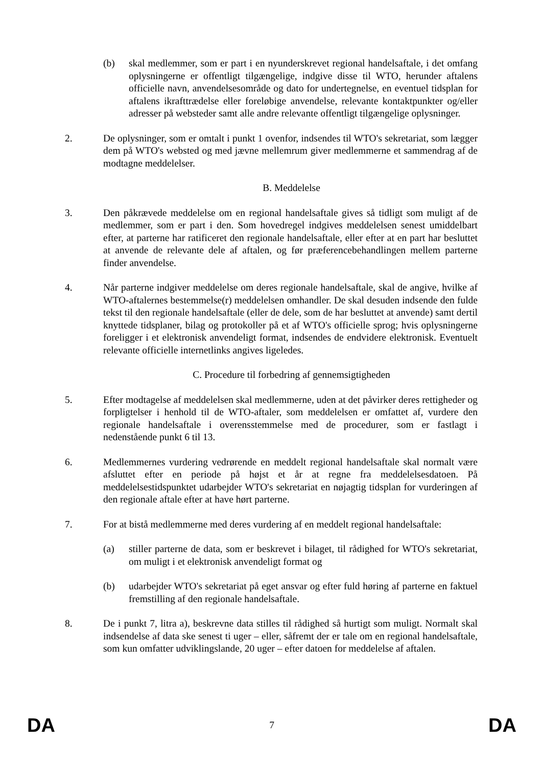(b) skal medlemmer, som er part i en nyunderskrevet regional handelsaftale, i det omfang oplysningerne er offentligt tilgængelige, indgive disse til WTO, herunder aftalens officielle navn, anvendelsesområde og dato for undertegnelse, en eventuel tidsplan for aftalens ikrafttrædelse eller foreløbige anvendelse, relevante kontaktpunkter og/eller adresser på websteder samt alle andre relevante offentligt tilgængelige oplysninger.
2. De oplysninger, som er omtalt i punkt 1 ovenfor, indsendes til WTO's sekretariat, som lægger dem på WTO's websted og med jævne mellemrum giver medlemmerne et sammendrag af de modtagne meddelelser.
B. Meddelelse
3. Den påkrævede meddelelse om en regional handelsaftale gives så tidligt som muligt af de medlemmer, som er part i den. Som hovedregel indgives meddelelsen senest umiddelbart efter, at parterne har ratificeret den regionale handelsaftale, eller efter at en part har besluttet at anvende de relevante dele af aftalen, og før præferencebehandlingen mellem parterne finder anvendelse.
4. Når parterne indgiver meddelelse om deres regionale handelsaftale, skal de angive, hvilke af WTO-aftalernes bestemmelse(r) meddelelsen omhandler. De skal desuden indsende den fulde tekst til den regionale handelsaftale (eller de dele, som de har besluttet at anvende) samt dertil knyttede tidsplaner, bilag og protokoller på et af WTO's officielle sprog; hvis oplysningerne foreligger i et elektronisk anvendeligt format, indsendes de endvidere elektronisk. Eventuelt relevante officielle internetlinks angives ligeledes.
C. Procedure til forbedring af gennemsigtigheden
5. Efter modtagelse af meddelelsen skal medlemmerne, uden at det påvirker deres rettigheder og forpligtelser i henhold til de WTO-aftaler, som meddelelsen er omfattet af, vurdere den regionale handelsaftale i overensstemmelse med de procedurer, som er fastlagt i nedenstående punkt 6 til 13.
6. Medlemmernes vurdering vedrørende en meddelt regional handelsaftale skal normalt være afsluttet efter en periode på højst et år at regne fra meddelelsesdatoen. På meddelelsestidspunktet udarbejder WTO's sekretariat en nøjagtig tidsplan for vurderingen af den regionale aftale efter at have hørt parterne.
7. For at bistå medlemmerne med deres vurdering af en meddelt regional handelsaftale:
(a) stiller parterne de data, som er beskrevet i bilaget, til rådighed for WTO's sekretariat, om muligt i et elektronisk anvendeligt format og
(b) udarbejder WTO's sekretariat på eget ansvar og efter fuld høring af parterne en faktuel fremstilling af den regionale handelsaftale.
8. De i punkt 7, litra a), beskrevne data stilles til rådighed så hurtigt som muligt. Normalt skal indsendelse af data ske senest ti uger – eller, såfremt der er tale om en regional handelsaftale, som kun omfatter udviklingslande, 20 uger – efter datoen for meddelelse af aftalen.
DA 7 DA